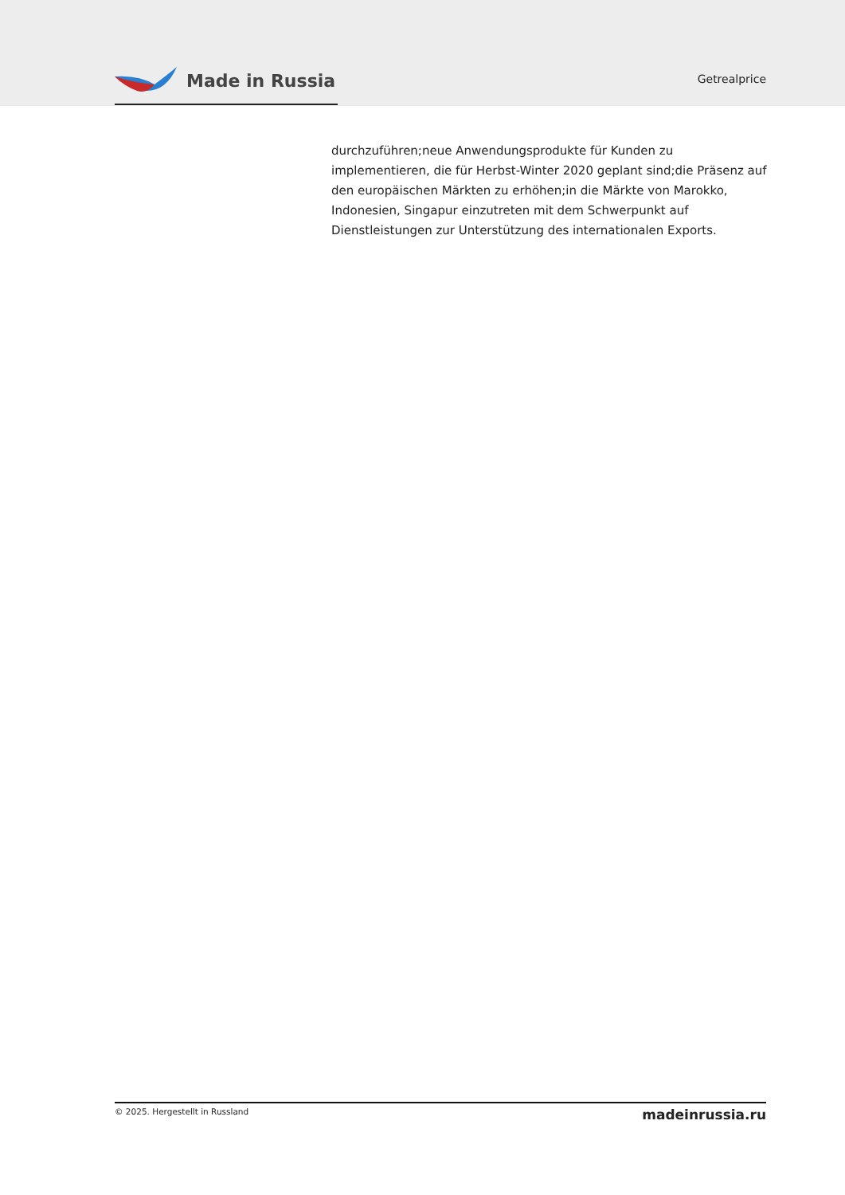Made in Russia
Getrealprice
durchzuführen;neue Anwendungsprodukte für Kunden zu implementieren, die für Herbst-Winter 2020 geplant sind;die Präsenz auf den europäischen Märkten zu erhöhen;in die Märkte von Marokko, Indonesien, Singapur einzutreten mit dem Schwerpunkt auf Dienstleistungen zur Unterstützung des internationalen Exports.
© 2025. Hergestellt in Russland madeinrussia.ru